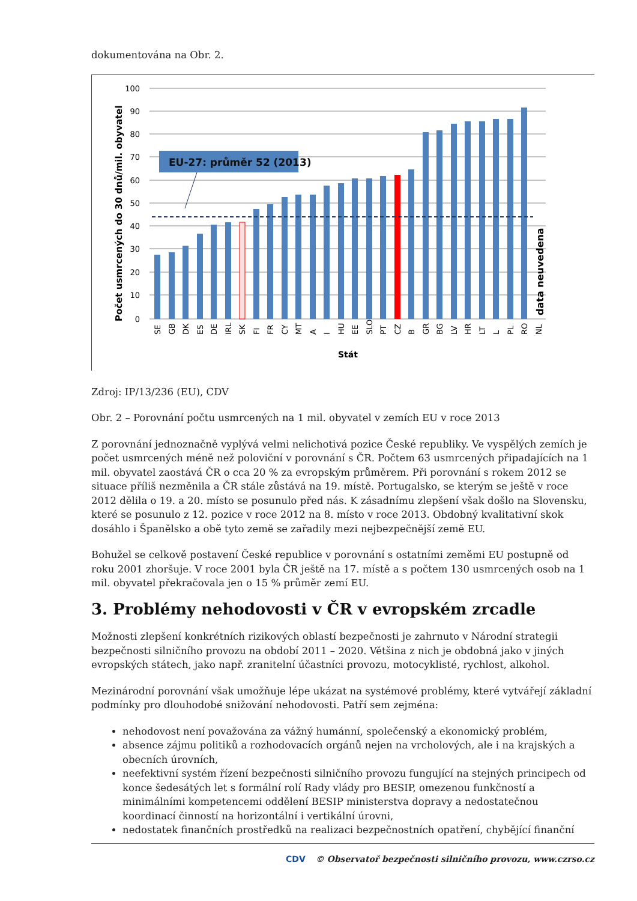dokumentována na Obr. 2.
100
90
80
70
60
50
40
30
20
10
0
EU-27: průměr 52 (2013)
data neuvedena
Počet usmrcených do 30 dnů/mil. obyvatel
SE
GB
DK
ES
DE
IRL
SK
FI
FR
CY
MT
A
I
HU
EE
SLO
PT
CZ
B
GR
BG
LV
HR
LT
L
PL
RO
NL
Stát
Zdroj: IP/13/236 (EU), CDV
Obr. 2 – Porovnání počtu usmrcených na 1 mil. obyvatel v zemích EU v roce 2013
Z porovnání jednoznačně vyplývá velmi nelichotivá pozice České republiky. Ve vyspělých zemích je počet usmrcených méně než poloviční v porovnání s ČR. Počtem 63 usmrcených připadajících na 1 mil. obyvatel zaostává ČR o cca 20 % za evropským průměrem. Při porovnání s rokem 2012 se situace příliš nezměnila a ČR stále zůstává na 19. místě. Portugalsko, se kterým se ještě v roce 2012 dělila o 19. a 20. místo se posunulo před nás. K zásadnímu zlepšení však došlo na Slovensku, které se posunulo z 12. pozice v roce 2012 na 8. místo v roce 2013. Obdobný kvalitativní skok dosáhlo i Španělsko a obě tyto země se zařadily mezi nejbezpečnější země EU.
Bohužel se celkově postavení České republice v porovnání s ostatními zeměmi EU postupně od roku 2001 zhoršuje. V roce 2001 byla ČR ještě na 17. místě a s počtem 130 usmrcených osob na 1 mil. obyvatel překračovala jen o 15 % průměr zemí EU.
3. Problémy nehodovosti v ČR v evropském zrcadle
Možnosti zlepšení konkrétních rizikových oblastí bezpečnosti je zahrnuto v Národní strategii bezpečnosti silničního provozu na období 2011 – 2020. Většina z nich je obdobná jako v jiných evropských státech, jako např. zranitelní účastníci provozu, motocyklisté, rychlost, alkohol.
Mezinárodní porovnání však umožňuje lépe ukázat na systémové problémy, které vytvářejí základní podmínky pro dlouhodobé snižování nehodovosti. Patří sem zejména:
nehodovost není považována za vážný humánní, společenský a ekonomický problém,
absence zájmu politiků a rozhodovacích orgánů nejen na vrcholových, ale i na krajských a obecních úrovních,
neefektivní systém řízení bezpečnosti silničního provozu fungující na stejných principech od konce šedesátých let s formální rolí Rady vlády pro BESIP, omezenou funkčností a minimálními kompetencemi oddělení BESIP ministerstva dopravy a nedostatečnou koordinací činností na horizontální i vertikální úrovni,
nedostatek finančních prostředků na realizaci bezpečnostních opatření, chybějící finanční
CDV © Observatoř bezpečnosti silničního provozu, www.czrso.cz